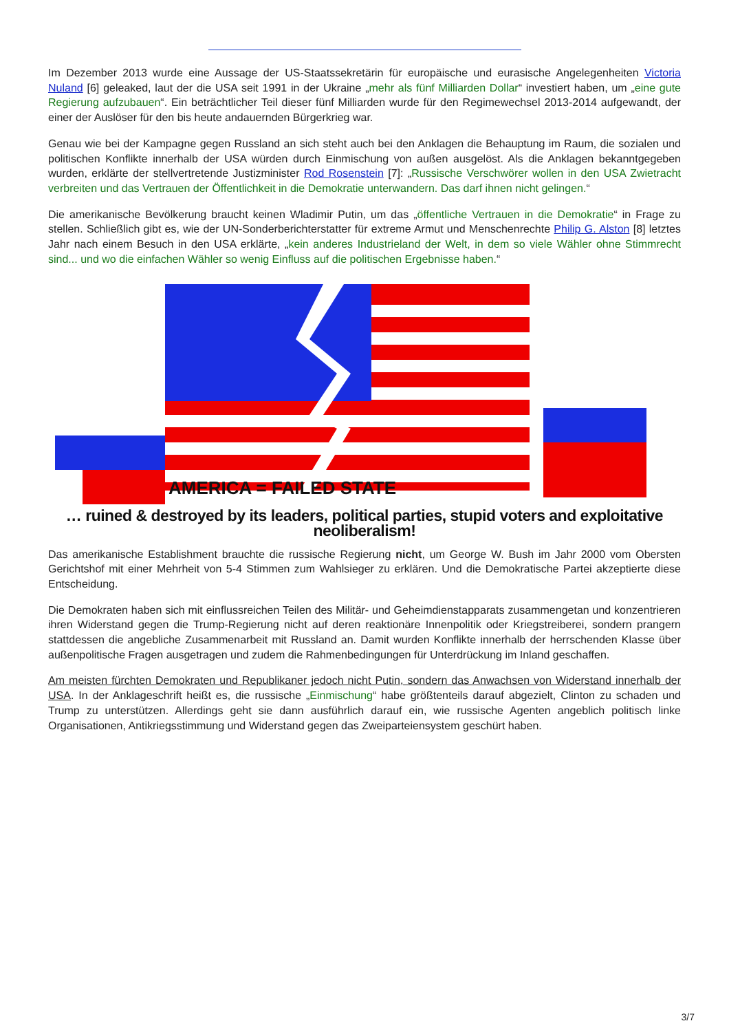Im Dezember 2013 wurde eine Aussage der US-Staatssekretärin für europäische und eurasische Angelegenheiten Victoria Nuland [6] geleaked, laut der die USA seit 1991 in der Ukraine „mehr als fünf Milliarden Dollar“ investiert haben, um „eine gute Regierung aufzubauen“. Ein beträchtlicher Teil dieser fünf Milliarden wurde für den Regimewechsel 2013-2014 aufgewandt, der einer der Auslöser für den bis heute andauernden Bürgerkrieg war.
Genau wie bei der Kampagne gegen Russland an sich steht auch bei den Anklagen die Behauptung im Raum, die sozialen und politischen Konflikte innerhalb der USA würden durch Einmischung von außen ausgelöst. Als die Anklagen bekanntgegeben wurden, erklärte der stellvertretende Justizminister Rod Rosenstein [7]: „Russische Verschwörer wollen in den USA Zwietracht verbreiten und das Vertrauen der Öffentlichkeit in die Demokratie unterwandern. Das darf ihnen nicht gelingen.“
Die amerikanische Bevölkerung braucht keinen Wladimir Putin, um das „öffentliche Vertrauen in die Demokratie“ in Frage zu stellen. Schließlich gibt es, wie der UN-Sonderberichterstatter für extreme Armut und Menschenrechte Philip G. Alston [8] letztes Jahr nach einem Besuch in den USA erklärte, „kein anderes Industrieland der Welt, in dem so viele Wähler ohne Stimmrecht sind... und wo die einfachen Wähler so wenig Einfluss auf die politischen Ergebnisse haben.“
AMERICA = FAILED STATE
… ruined & destroyed by its leaders, political parties, stupid voters and exploitative neoliberalism!
Das amerikanische Establishment brauchte die russische Regierung nicht, um George W. Bush im Jahr 2000 vom Obersten Gerichtshof mit einer Mehrheit von 5-4 Stimmen zum Wahlsieger zu erklären. Und die Demokratische Partei akzeptierte diese Entscheidung.
Die Demokraten haben sich mit einflussreichen Teilen des Militär- und Geheimdienstapparats zusammengetan und konzentrieren ihren Widerstand gegen die Trump-Regierung nicht auf deren reaktionäre Innenpolitik oder Kriegstreiberei, sondern prangern stattdessen die angebliche Zusammenarbeit mit Russland an. Damit wurden Konflikte innerhalb der herrschenden Klasse über außenpolitische Fragen ausgetragen und zudem die Rahmenbedingungen für Unterdrückung im Inland geschaffen.
Am meisten fürchten Demokraten und Republikaner jedoch nicht Putin, sondern das Anwachsen von Widerstand innerhalb der USA. In der Anklageschrift heißt es, die russische „Einmischung“ habe größtenteils darauf abgezielt, Clinton zu schaden und Trump zu unterstützen. Allerdings geht sie dann ausführlich darauf ein, wie russische Agenten angeblich politisch linke Organisationen, Antikriegsstimmung und Widerstand gegen das Zweiparteiensystem geschürt haben.
3/7